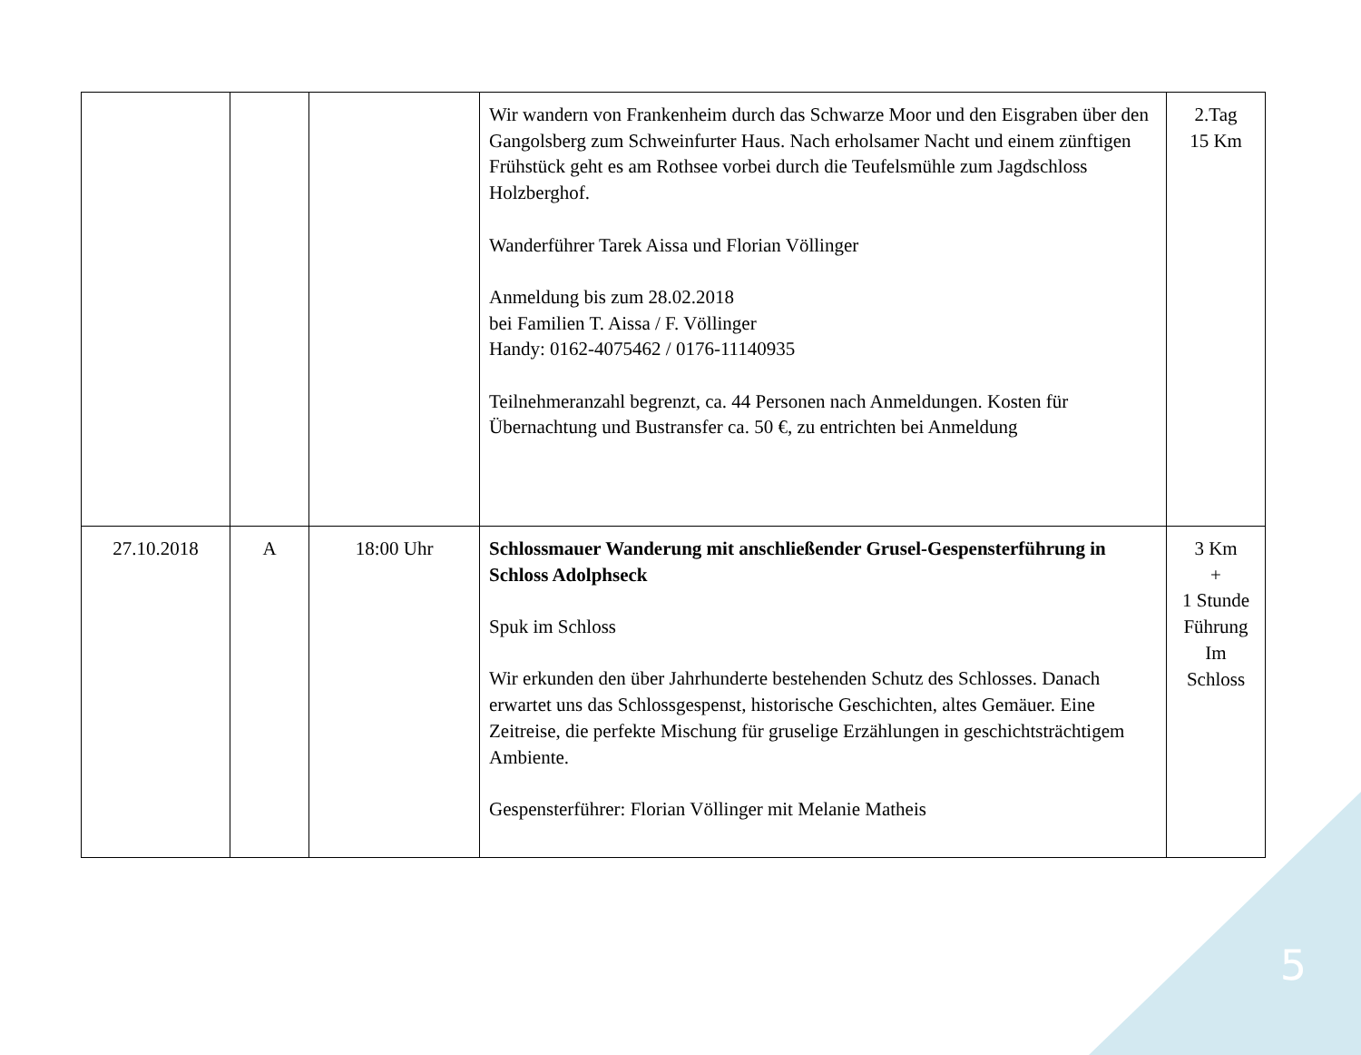| | | | Wir wandern von Frankenheim durch das Schwarze Moor und den Eisgraben über den Gangolsberg zum Schweinfurter Haus. Nach erholsamer Nacht und einem zünftigen Frühstück geht es am Rothsee vorbei durch die Teufelsmühle zum Jagdschloss Holzberghof. Wanderführer Tarek Aissa und Florian Völlinger Anmeldung bis zum 28.02.2018 bei Familien T. Aissa / F. Völlinger Handy: 0162-4075462 / 0176-11140935 Teilnehmeranzahl begrenzt, ca. 44 Personen nach Anmeldungen. Kosten für Übernachtung und Bustransfer ca. 50 €, zu entrichten bei Anmeldung | 2.Tag 15 Km |
| 27.10.2018 | A | 18:00 Uhr | Schlossmauer Wanderung mit anschließender Grusel-Gespensterführung in Schloss Adolphseck Spuk im Schloss Wir erkunden den über Jahrhunderte bestehenden Schutz des Schlosses. Danach erwartet uns das Schlossgespenst, historische Geschichten, altes Gemäuer. Eine Zeitreise, die perfekte Mischung für gruselige Erzählungen in geschichtsträchtigem Ambiente. Gespensterführer: Florian Völlinger mit Melanie Matheis | 3 Km + 1 Stunde Führung Im Schloss |
5